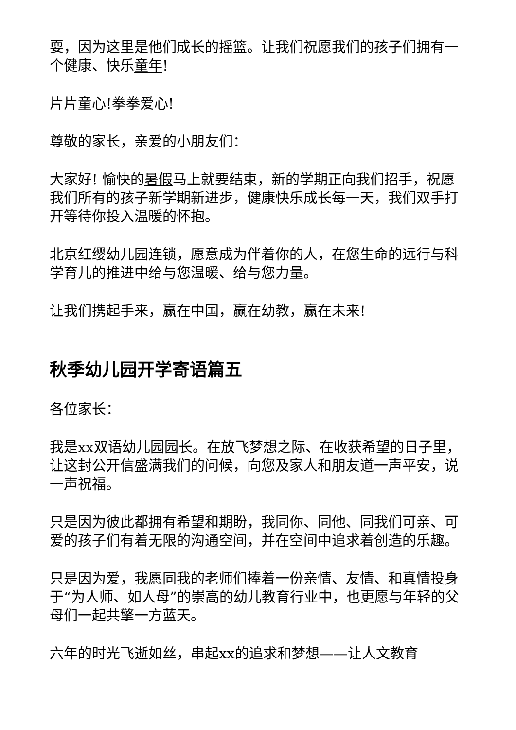耍，因为这里是他们成长的摇篮。让我们祝愿我们的孩子们拥有一个健康、快乐童年!
片片童心!拳拳爱心!
尊敬的家长，亲爱的小朋友们：
大家好! 愉快的暑假马上就要结束，新的学期正向我们招手，祝愿我们所有的孩子新学期新进步，健康快乐成长每一天，我们双手打开等待你投入温暖的怀抱。
北京红缨幼儿园连锁，愿意成为伴着你的人，在您生命的远行与科学育儿的推进中给与您温暖、给与您力量。
让我们携起手来，赢在中国，赢在幼教，赢在未来!
秋季幼儿园开学寄语篇五
各位家长：
我是xx双语幼儿园园长。在放飞梦想之际、在收获希望的日子里，让这封公开信盛满我们的问候，向您及家人和朋友道一声平安，说一声祝福。
只是因为彼此都拥有希望和期盼，我同你、同他、同我们可亲、可爱的孩子们有着无限的沟通空间，并在空间中追求着创造的乐趣。
只是因为爱，我愿同我的老师们捧着一份亲情、友情、和真情投身于“为人师、如人母”的崇高的幼儿教育行业中，也更愿与年轻的父母们一起共擎一方蓝天。
六年的时光飞逝如丝，串起xx的追求和梦想——让人文教育